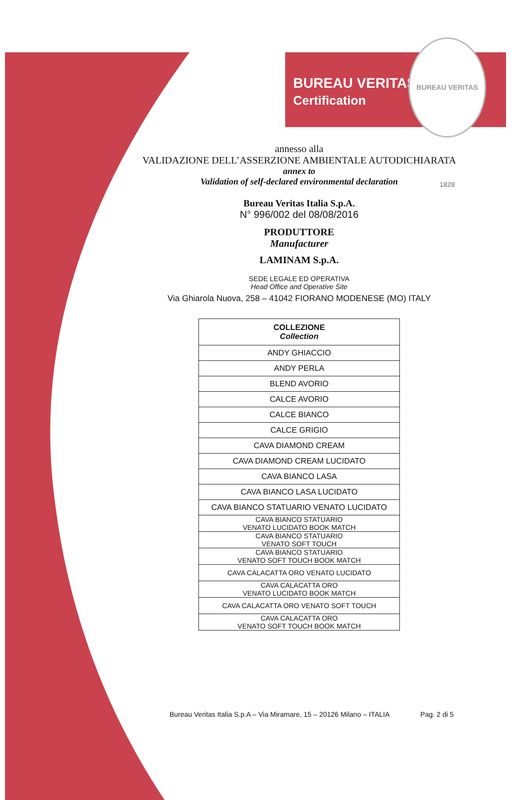BUREAU VERITAS
Certification
BUREAU VERITAS 1828
annesso alla
VALIDAZIONE DELL’ASSERZIONE AMBIENTALE AUTODICHIARATA
annex to
Validation of self-declared environmental declaration
Bureau Veritas Italia S.p.A.
N° 996/002 del 08/08/2016
PRODUTTORE
Manufacturer
LAMINAM S.p.A.
SEDE LEGALE ED OPERATIVA
Head Office and Operative Site
Via Ghiarola Nuova, 258 – 41042 FIORANO MODENESE (MO) ITALY
| COLLEZIONE Collection |
| --- |
| ANDY GHIACCIO |
| ANDY PERLA |
| BLEND AVORIO |
| CALCE AVORIO |
| CALCE BIANCO |
| CALCE GRIGIO |
| CAVA DIAMOND CREAM |
| CAVA DIAMOND CREAM LUCIDATO |
| CAVA BIANCO LASA |
| CAVA BIANCO LASA LUCIDATO |
| CAVA BIANCO STATUARIO VENATO LUCIDATO |
| CAVA BIANCO STATUARIO VENATO LUCIDATO BOOK MATCH |
| CAVA BIANCO STATUARIO VENATO SOFT TOUCH |
| CAVA BIANCO STATUARIO VENATO SOFT TOUCH BOOK MATCH |
| CAVA CALACATTA ORO VENATO LUCIDATO |
| CAVA CALACATTA ORO VENATO LUCIDATO BOOK MATCH |
| CAVA CALACATTA ORO VENATO SOFT TOUCH |
| CAVA CALACATTA ORO VENATO SOFT TOUCH BOOK MATCH |
Bureau Veritas Italia S.p.A – Via Miramare, 15 – 20126 Milano – ITALIA Pag. 2 di 5